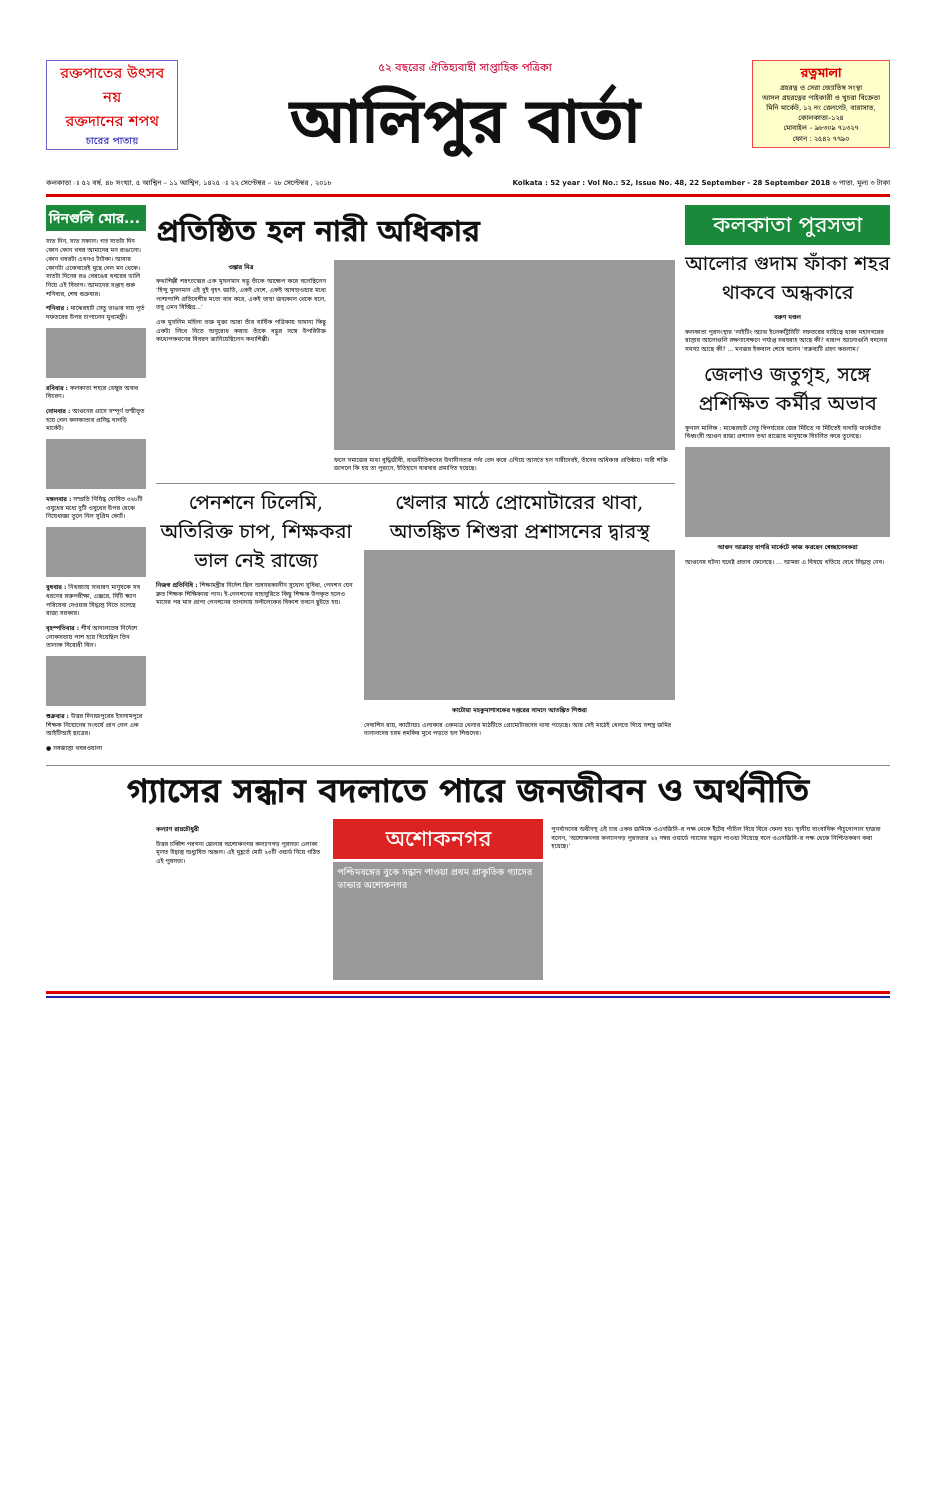রক্তপাতের উৎসব
নয়
রক্তদানের শপথ
চারের পাতায়
৫২ বছরের ঐতিহ্যবাহী সাপ্তাহিক পত্রিকা
আলিপুর বার্তা
রত্নমালা
গ্রহরত্ন ও সেরা জ্যোতিষ সংস্থা
আসল গ্রহরত্নের পাইকারী ও খুচরা বিক্রেতা
মিনি মার্কেট, ১২ নং রেলগেট, বারাসাত, কোলকাতা–১২৪
মোবাইল – ৯৮৩০৯ ৭১৩২৭
ফোন : ২৫৪২ ৭৭৯০
কলকাতা ঃ ৫২ বর্ষ, ৪৮ সংখ্যা, ৫ আশ্বিন – ১১ আশ্বিন, ১৪২৫ ঃ ২২ সেপ্টেম্বর – ২৮ সেপ্টেম্বর , ২০১৮ Kolkata : 52 year : Vol No.: 52, Issue No. 48, 22 September - 28 September 2018 ৬ পাতা, মূল্য ৩ টাকা
দিনগুলি মোর...
সাত দিন, সাত সকাল। গত সাতটা দিন কোন কোন খবর আমাদের মন রাঙালো। কোন খবরটা এখনও টাটকা। আবার কোনটা একেবারেই মুছে গেল মন থেকে। সাতটা দিনের রঙ বেরঙের খবরের ডালি নিয়ে এই বিভাগ। আমাদের সপ্তাহ শুরু শনিবার, শেষ শুক্রবার।
শনিবার : মাঝেরহাট সেতু ভাঙার দায় পূর্ত দফতরের উপর চাপালেন মুখ্যমন্ত্রী।
রবিবার : কলকাতা শহরে ডেঙ্গুর অবাধ বিচরণ।
সোমবার : আগুনের গ্রাসে সম্পূর্ণ ভস্মীভূত হয়ে গেল কলকাতার প্রসিদ্ধ বাগড়ি মার্কেট।
মঙ্গলবার : সম্প্রতি নিষিদ্ধ ঘোষিত ৩২৮টি ওষুধের মধ্যে দুটি ওষুধের উপর থেকে নিষেধাজ্ঞা তুলে নিল সুপ্রিম কোর্ট।
বুধবার : নিখরচায় সাধারণ মানুষকে সব ধরনের রক্তপরীক্ষা, এক্সরে, সিটি স্ক্যান পরিষেবা দেওয়ার সিদ্ধান্ত নিতে চলেছে রাজ্য সরকার।
বৃহস্পতিবার : শীর্ষ আদালতের নির্দেশে লোকসভায় পাশ হয়ে গিয়েছিল তিন তালাক বিরোধী বিল।
শুক্রবার : উত্তর দিনাজপুরের ইসলামপুরে শিক্ষক নিয়োগের সংঘর্ষে প্রাণ গেল এক আইটিআই ছাত্রের।
● সবজান্তা খবরওয়ালা
প্রতিষ্ঠিত হল নারী অধিকার
ওঙ্কার মিত্র
কথাশিল্পী শরৎচন্দ্রের এক মুসলমান বন্ধু তাঁকে আক্ষেপ করে বলেছিলেন 'হিন্দু মুসলমান এই দুই বৃহৎ জাতি, একই দেশে, একই আবহাওয়ার মধ্যে পাশাপাশি প্রতিবেশীর মতো বাস করে, একই ভাষা জন্মকাল থেকে বলে, তবু এমন বিচ্ছিন্ন...'
এক মুসলিম মহিলা ভক্ত মুক্তা আরা তাঁর বার্ষিক পত্রিকায় সামান্য কিছু একটা লিখে দিতে অনুরোধ করায় তাঁকে বন্ধুর সঙ্গে উপরিউক্ত কথোপকথনের বিবরণ জানিয়েছিলেন কথাশিল্পী।
ফলে সমাজের মাথা বুদ্ধিজীবী, রাজনীতিকদের উদাসীনতার পর্দা ভেদ করে এগিয়ে আসতে হল নারীদেরই, তাঁদের অধিকার প্রতিষ্ঠায়। নারী শক্তি জাগলে কি হয় তা পুরানে, ইতিহাসে বারবার প্রমাণিত হয়েছে।
পেনশনে ঢিলেমি, অতিরিক্ত চাপ, শিক্ষকরা ভাল নেই রাজ্যে
নিজস্ব প্রতিনিধি : শিক্ষামন্ত্রীর নির্দেশ ছিল অবসরকালীন সুযোগ সুবিধা, পেনশন যেন দ্রুত শিক্ষক শিক্ষিকারা পান। ই-পেনশনের বাহাদুরিতে কিছু শিক্ষক উপকৃত হলেও মাসের পর মাস প্রাপ্য পেনশনের তাগাদায় সল্টলেকের বিকাশ ভবনে ছুটতে হয়।
খেলার মাঠে প্রোমোটারের থাবা, আতঙ্কিত শিশুরা প্রশাসনের দ্বারস্থ
কাটোয়া মহকুমাশাসকের দপ্তরের সামনে আতঙ্কিত শিশুরা
দেবাশিস রায়, কাটোয়াঃ এলাকার একমাত্র খেলার মাঠটিতে প্রোমোটারদের থাবা পড়েছে। আর সেই মাঠেই খেলতে গিয়ে সশস্ত্র জমির দালালদের চরম হুমকির মুখে পড়তে হল শিশুদের।
কলকাতা পুরসভা
আলোর গুদাম ফাঁকা শহর থাকবে অন্ধকারে
বরুণ মণ্ডল
কলকাতা পুরসংস্থার 'লাইটিং অ্যান্ড ইলেকট্রিসিটি' দফতরের দায়িত্বে থাকা মহানগরের রাস্তার আলোগুলি রক্ষণাবেক্ষণে পর্যাপ্ত সরবরাহ আছে কী? খারাপ আলোগুলি বদলের সমস্যা আছে কী? ... মনজর ইকবাল শেষে বলেন 'বক্তব্যটি গ্রহণ করলাম।'
জেলাও জতুগৃহ, সঙ্গে প্রশিক্ষিত কর্মীর অভাব
কুনাল মালিক : মাঝেরহাট সেতু বিপর্যয়ের জের মিটতে না মিটতেই বাগড়ি মার্কেটের বিধ্বংসী আগুন রাজ্য প্রশাসন তথা রাজ্যের মানুষকে বিচলিত করে তুলেছে।
আগুন আক্রান্ত বাগরি মার্কেটে কাজ করছেন স্বেচ্ছাসেবকরা
আগুনের ঘটনা যথেষ্ট প্রভাব ফেলেছে। ... আমরা এ বিষয়ে খতিয়ে দেখে সিদ্ধান্ত নেব।
গ্যাসের সন্ধান বদলাতে পারে জনজীবন ও অর্থনীতি
কল্যাণ রায়চৌধুরী
উত্তর চব্বিশ পরগনা জেলার অশোকনগর কল্যাণগড় পুরসভা এলাকা মূলত উদ্বাস্তু অধ্যুষিত অঞ্চল। এই মুহূর্তে মোট ২৩টি ওয়ার্ড নিয়ে গঠিত এই পুরসভা।
অশোকনগর
পশ্চিমবঙ্গের বুকে সন্ধান পাওয়া প্রথম প্রাকৃতিক গ্যাসের ভান্ডার অশোকনগর
পুনর্বাসনের অধীনস্থ এই চার একর জমিকে ওএনজিসি–র পক্ষ থেকে ইঁটের পাঁচিল দিয়ে ঘিরে ফেলা হয়। স্থানীয় সাংবাদিক পাঁচুগোপাল হাজরা বলেন, 'অশোকনগর কল্যাণগড় পুরসভার ২২ নম্বর ওয়ার্ডে গ্যাসের সন্ধান পাওয়া গিয়েছে বলে ওএনজিসি–র পক্ষ থেকে নিশ্চিতকরণ করা হয়েছে।'